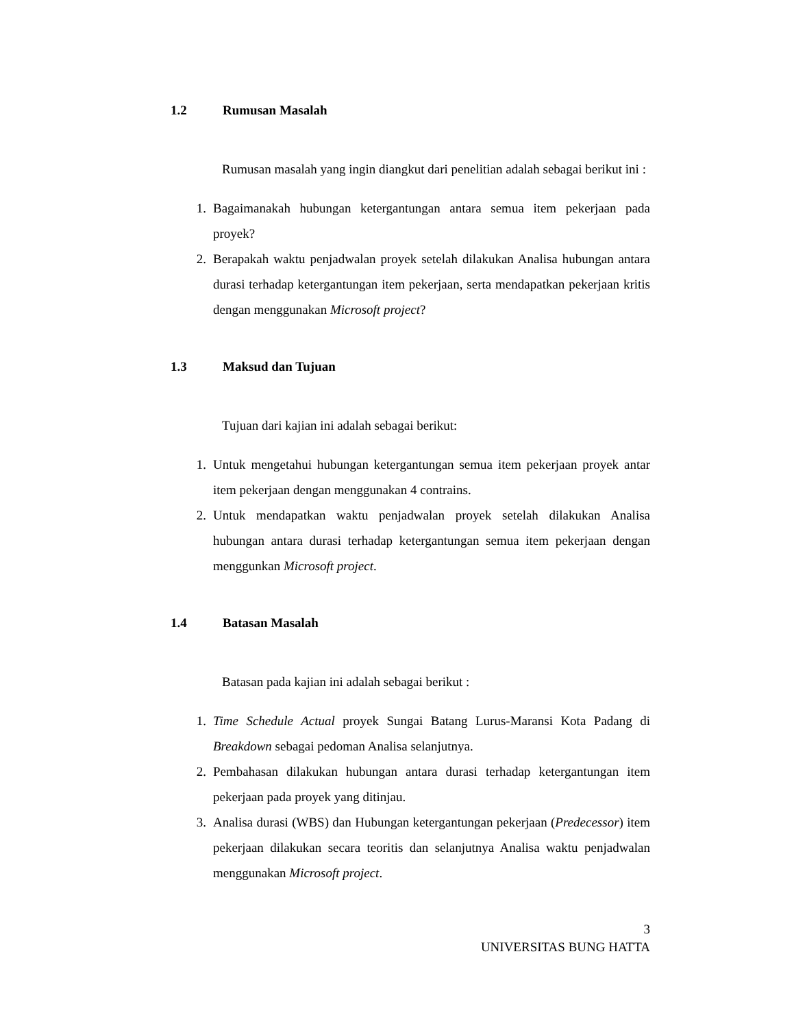1.2 Rumusan Masalah
Rumusan masalah yang ingin diangkut dari penelitian adalah sebagai berikut ini :
1. Bagaimanakah hubungan ketergantungan antara semua item pekerjaan pada proyek?
2. Berapakah waktu penjadwalan proyek setelah dilakukan Analisa hubungan antara durasi terhadap ketergantungan item pekerjaan, serta mendapatkan pekerjaan kritis dengan menggunakan Microsoft project?
1.3 Maksud dan Tujuan
Tujuan dari kajian ini adalah sebagai berikut:
1. Untuk mengetahui hubungan ketergantungan semua item pekerjaan proyek antar item pekerjaan dengan menggunakan 4 contrains.
2. Untuk mendapatkan waktu penjadwalan proyek setelah dilakukan Analisa hubungan antara durasi terhadap ketergantungan semua item pekerjaan dengan menggunkan Microsoft project.
1.4 Batasan Masalah
Batasan pada kajian ini adalah sebagai berikut :
1. Time Schedule Actual proyek Sungai Batang Lurus-Maransi Kota Padang di Breakdown sebagai pedoman Analisa selanjutnya.
2. Pembahasan dilakukan hubungan antara durasi terhadap ketergantungan item pekerjaan pada proyek yang ditinjau.
3. Analisa durasi (WBS) dan Hubungan ketergantungan pekerjaan (Predecessor) item pekerjaan dilakukan secara teoritis dan selanjutnya Analisa waktu penjadwalan menggunakan Microsoft project.
3
UNIVERSITAS BUNG HATTA